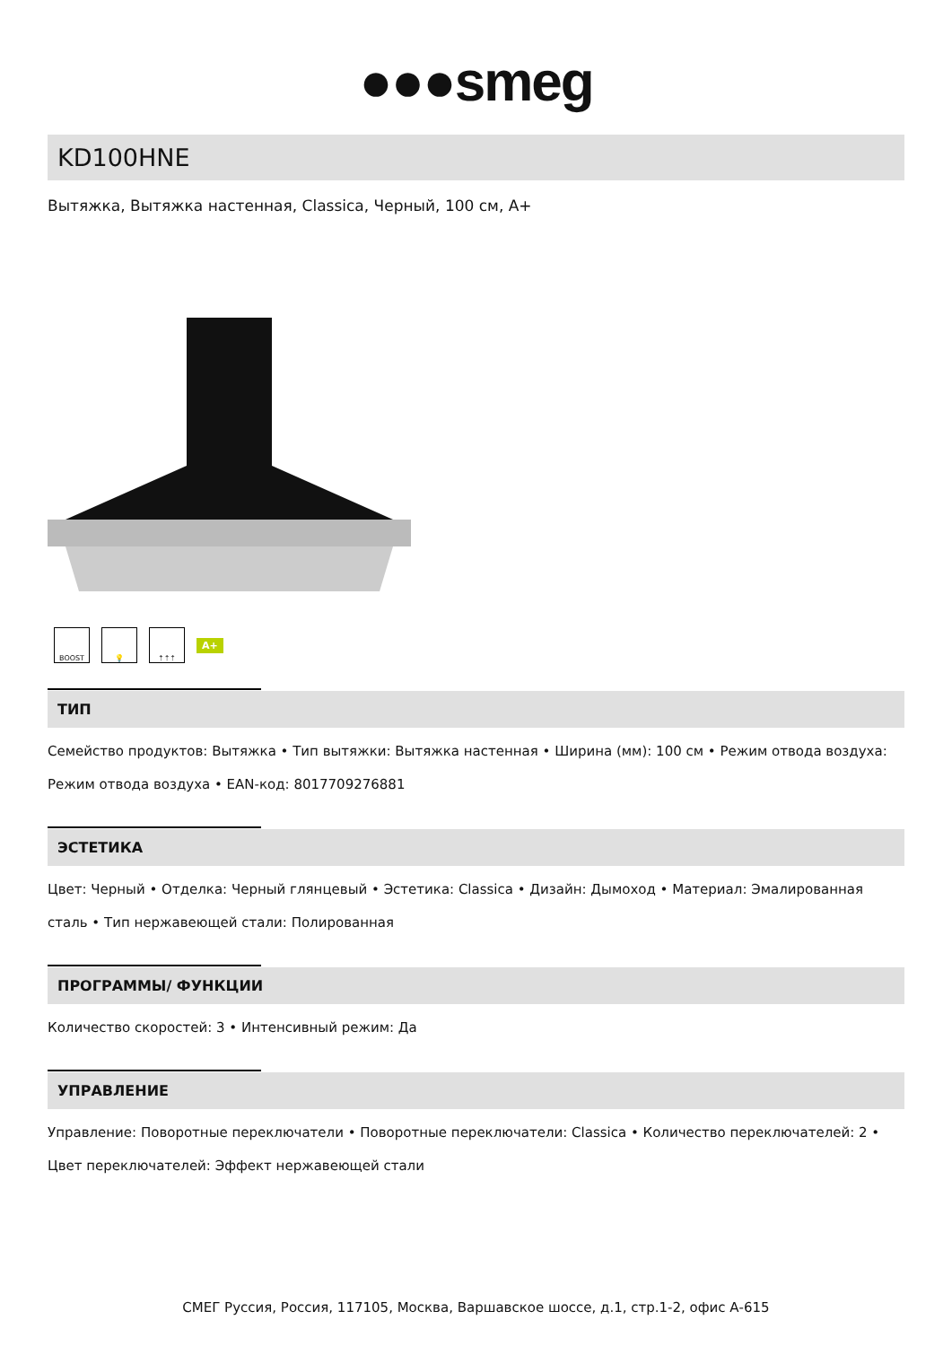●●●smeg
KD100HNE
Вытяжка, Вытяжка настенная, Classica, Черный, 100 см, A+
BOOST 💡 ⇡⇡⇡
A+
ТИП
Семейство продуктов: Вытяжка • Тип вытяжки: Вытяжка настенная • Ширина (мм): 100 см • Режим отвода воздуха: Режим отвода воздуха • EAN-код: 8017709276881
ЭСТЕТИКА
Цвет: Черный • Отделка: Черный глянцевый • Эстетика: Classica • Дизайн: Дымоход • Материал: Эмалированная сталь • Тип нержавеющей стали: Полированная
ПРОГРАММЫ/ ФУНКЦИИ
Количество скоростей: 3 • Интенсивный режим: Да
УПРАВЛЕНИЕ
Управление: Поворотные переключатели • Поворотные переключатели: Classica • Количество переключателей: 2 • Цвет переключателей: Эффект нержавеющей стали
СМЕГ Руссия, Россия, 117105, Москва, Варшавское шоссе, д.1, стр.1-2, офис А-615